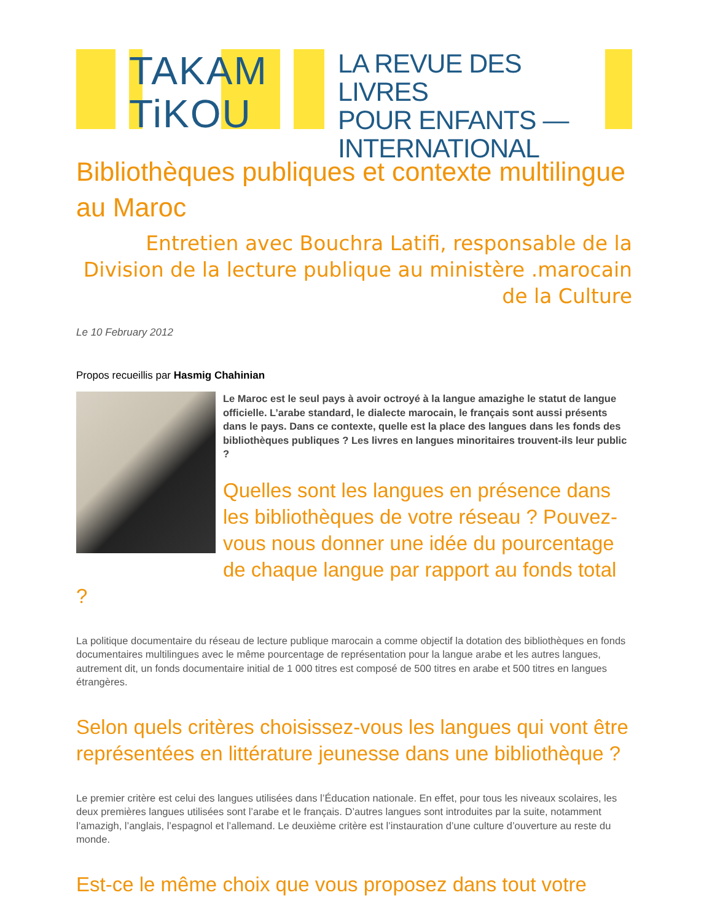TAKAM
TiKOU
LA REVUE DES LIVRES
POUR ENFANTS —
INTERNATIONAL
Bibliothèques publiques et contexte multilingue au Maroc
Entretien avec Bouchra Latifi, responsable de la Division de la lecture publique au ministère .marocain de la Culture
Le 10 February 2012
Propos recueillis par Hasmig Chahinian
Le Maroc est le seul pays à avoir octroyé à la langue amazighe le statut de langue officielle. L’arabe standard, le dialecte marocain, le français sont aussi présents dans le pays. Dans ce contexte, quelle est la place des langues dans les fonds des bibliothèques publiques ? Les livres en langues minoritaires trouvent-ils leur public ?
Quelles sont les langues en présence dans les bibliothèques de votre réseau ? Pouvez-vous nous donner une idée du pourcentage de chaque langue par rapport au fonds total ?
La politique documentaire du réseau de lecture publique marocain a comme objectif la dotation des bibliothèques en fonds documentaires multilingues avec le même pourcentage de représentation pour la langue arabe et les autres langues, autrement dit, un fonds documentaire initial de 1 000 titres est composé de 500 titres en arabe et 500 titres en langues étrangères.
Selon quels critères choisissez-vous les langues qui vont être représentées en littérature jeunesse dans une bibliothèque ?
Le premier critère est celui des langues utilisées dans l’Éducation nationale. En effet, pour tous les niveaux scolaires, les deux premières langues utilisées sont l’arabe et le français. D’autres langues sont introduites par la suite, notamment l’amazigh, l’anglais, l’espagnol et l’allemand. Le deuxième critère est l’instauration d’une culture d’ouverture au reste du monde.
Est-ce le même choix que vous proposez dans tout votre